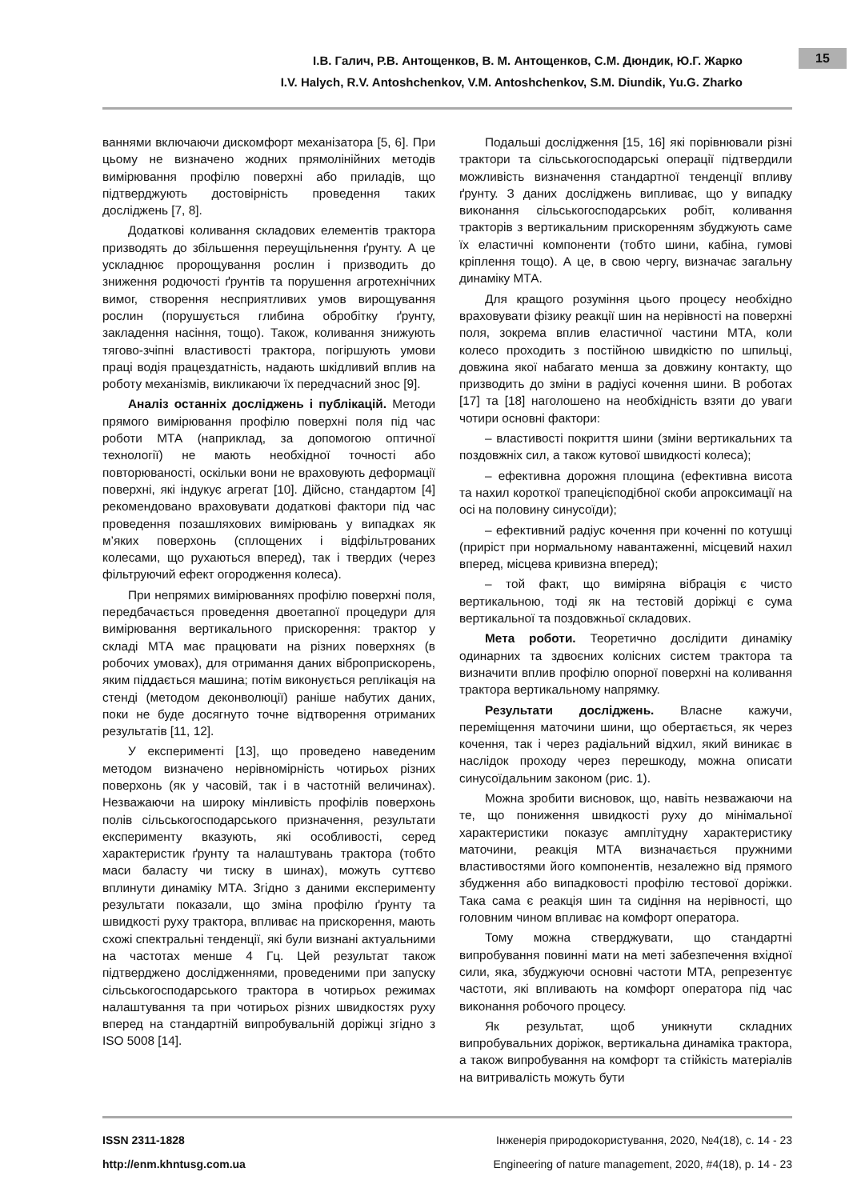І.В. Галич, Р.В. Антощенков, В. М. Антощенков, С.М. Дюндик, Ю.Г. Жарко
I.V. Halych, R.V. Antoshchenkov, V.M. Antoshchenkov, S.M. Diundik, Yu.G. Zharko
15
ваннями включаючи дискомфорт механізатора [5, 6]. При цьому не визначено жодних прямолінійних методів вимірювання профілю поверхні або приладів, що підтверджують достовірність проведення таких досліджень [7, 8].
Додаткові коливання складових елементів трактора призводять до збільшення переущільнення ґрунту. А це ускладнює пророщування рослин і призводить до зниження родючості ґрунтів та порушення агротехнічних вимог, створення несприятливих умов вирощування рослин (порушується глибина обробітку ґрунту, закладення насіння, тощо). Також, коливання знижують тягово-зчіпні властивості трактора, погіршують умови праці водія працездатність, надають шкідливий вплив на роботу механізмів, викликаючи їх передчасний знос [9].
Аналіз останніх досліджень і публікацій. Методи прямого вимірювання профілю поверхні поля під час роботи МТА (наприклад, за допомогою оптичної технології) не мають необхідної точності або повторюваності, оскільки вони не враховують деформації поверхні, які індукує агрегат [10]. Дійсно, стандартом [4] рекомендовано враховувати додаткові фактори під час проведення позашляхових вимірювань у випадках як м’яких поверхонь (сплощених і відфільтрованих колесами, що рухаються вперед), так і твердих (через фільтруючий ефект огородження колеса).
При непрямих вимірюваннях профілю поверхні поля, передбачається проведення двоетапної процедури для вимірювання вертикального прискорення: трактор у складі МТА має працювати на різних поверхнях (в робочих умовах), для отримання даних віброприскорень, яким піддається машина; потім виконується реплікація на стенді (методом деконволюції) раніше набутих даних, поки не буде досягнуто точне відтворення отриманих результатів [11, 12].
У експерименті [13], що проведено наведеним методом визначено нерівномірність чотирьох різних поверхонь (як у часовій, так і в частотній величинах). Незважаючи на широку мінливість профілів поверхонь полів сільськогосподарського призначення, результати експерименту вказують, які особливості, серед характеристик ґрунту та налаштувань трактора (тобто маси баласту чи тиску в шинах), можуть суттєво вплинути динаміку МТА. Згідно з даними експерименту результати показали, що зміна профілю ґрунту та швидкості руху трактора, впливає на прискорення, мають схожі спектральні тенденції, які були визнані актуальними на частотах менше 4 Гц. Цей результат також підтверджено дослідженнями, проведеними при запуску сільськогосподарського трактора в чотирьох режимах налаштування та при чотирьох різних швидкостях руху вперед на стандартній випробувальній доріжці згідно з ISO 5008 [14].
Подальші дослідження [15, 16] які порівнювали різні трактори та сільськогосподарські операції підтвердили можливість визначення стандартної тенденції впливу ґрунту. З даних досліджень випливає, що у випадку виконання сільськогосподарських робіт, коливання тракторів з вертикальним прискоренням збуджують саме їх еластичні компоненти (тобто шини, кабіна, гумові кріплення тощо). А це, в свою чергу, визначає загальну динаміку МТА.
Для кращого розуміння цього процесу необхідно враховувати фізику реакції шин на нерівності на поверхні поля, зокрема вплив еластичної частини МТА, коли колесо проходить з постійною швидкістю по шпильці, довжина якої набагато менша за довжину контакту, що призводить до зміни в радіусі кочення шини. В роботах [17] та [18] наголошено на необхідність взяти до уваги чотири основні фактори:
– властивості покриття шини (зміни вертикальних та поздовжніх сил, а також кутової швидкості колеса);
– ефективна дорожня площина (ефективна висота та нахил короткої трапецієподібної скоби апроксимації на осі на половину синусоїди);
– ефективний радіус кочення при коченні по котушці (приріст при нормальному навантаженні, місцевий нахил вперед, місцева кривизна вперед);
– той факт, що виміряна вібрація є чисто вертикальною, тоді як на тестовій доріжці є сума вертикальної та поздовжньої складових.
Мета роботи. Теоретично дослідити динаміку одинарних та здвоєних колісних систем трактора та визначити вплив профілю опорної поверхні на коливання трактора вертикальному напрямку.
Результати досліджень. Власне кажучи, переміщення маточини шини, що обертається, як через кочення, так і через радіальний відхил, який виникає в наслідок проходу через перешкоду, можна описати синусоїдальним законом (рис. 1).
Можна зробити висновок, що, навіть незважаючи на те, що пониження швидкості руху до мінімальної характеристики показує амплітудну характеристику маточини, реакція МТА визначається пружними властивостями його компонентів, незалежно від прямого збудження або випадковості профілю тестової доріжки. Така сама є реакція шин та сидіння на нерівності, що головним чином впливає на комфорт оператора.
Тому можна стверджувати, що стандартні випробування повинні мати на меті забезпечення вхідної сили, яка, збуджуючи основні частоти МТА, репрезентує частоти, які впливають на комфорт оператора під час виконання робочого процесу.
Як результат, щоб уникнути складних випробувальних доріжок, вертикальна динаміка трактора, а також випробування на комфорт та стійкість матеріалів на витривалість можуть бути
ISSN 2311-1828
http://enm.khntusg.com.ua
Інженерія природокористування, 2020, №4(18), с. 14 - 23
Engineering of nature management, 2020, #4(18), p. 14 - 23